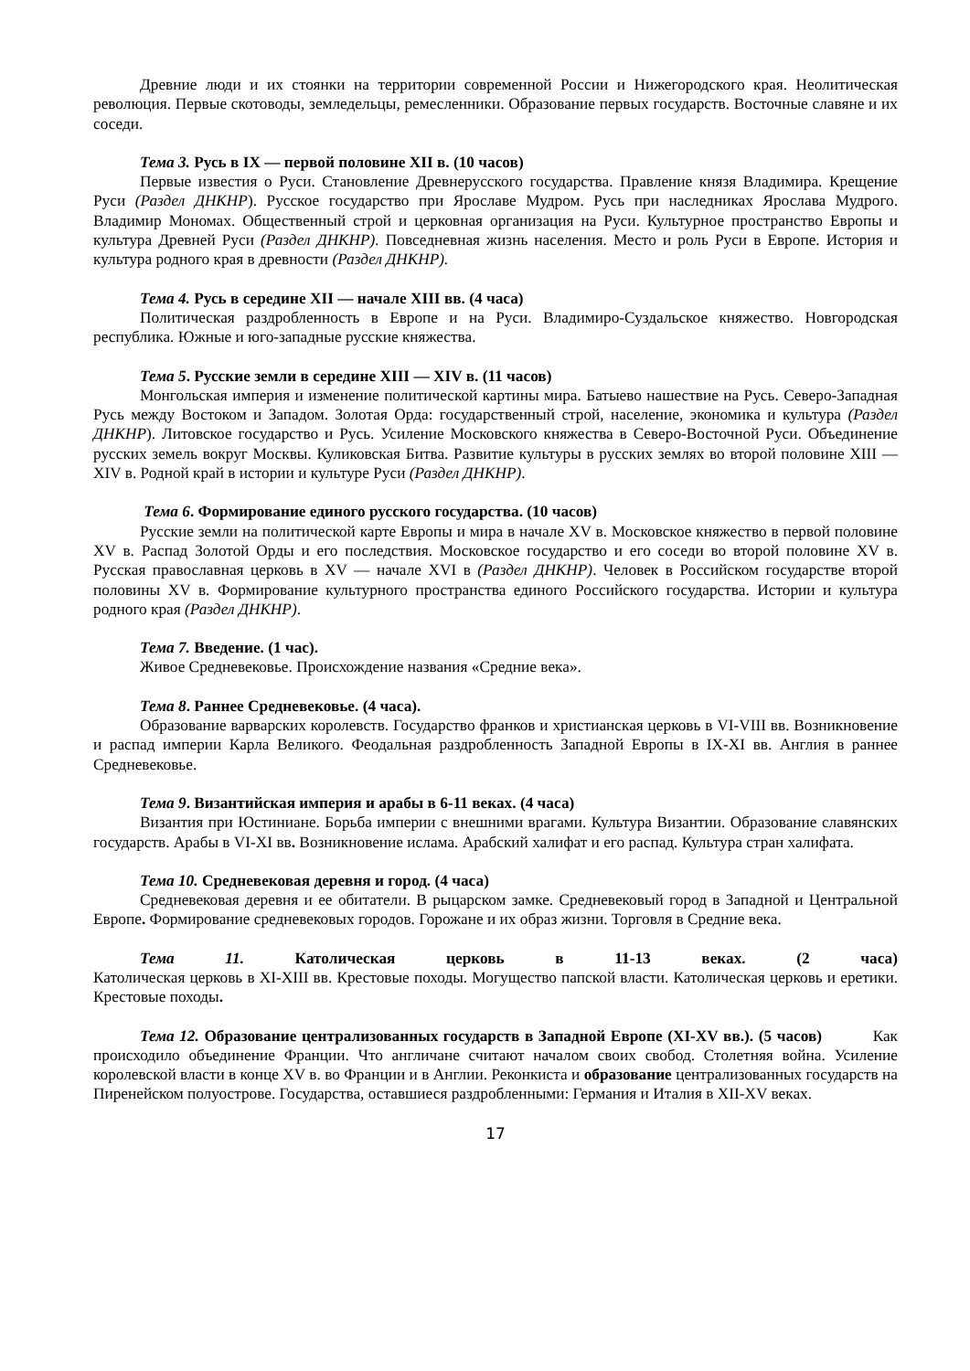Древние люди и их стоянки на территории современной России и Нижегородского края. Неолитическая революция. Первые скотоводы, земледельцы, ремесленники. Образование первых государств. Восточные славяне и их соседи.
Тема 3. Русь в IX — первой половине XII в. (10 часов)
Первые известия о Руси. Становление Древнерусского государства. Правление князя Владимира. Крещение Руси (Раздел ДНКНР). Русское государство при Ярославе Мудром. Русь при наследниках Ярослава Мудрого. Владимир Мономах. Общественный строй и церковная организация на Руси. Культурное пространство Европы и культура Древней Руси (Раздел ДНКНР). Повседневная жизнь населения. Место и роль Руси в Европе. История и культура родного края в древности (Раздел ДНКНР).
Тема 4. Русь в середине XII — начале XIII вв. (4 часа)
Политическая раздробленность в Европе и на Руси. Владимиро-Суздальское княжество. Новгородская республика. Южные и юго-западные русские княжества.
Тема 5. Русские земли в середине XIII — XIV в. (11 часов)
Монгольская империя и изменение политической картины мира. Батыево нашествие на Русь. Северо-Западная Русь между Востоком и Западом. Золотая Орда: государственный строй, население, экономика и культура (Раздел ДНКНР). Литовское государство и Русь. Усиление Московского княжества в Северо-Восточной Руси. Объединение русских земель вокруг Москвы. Куликовская Битва. Развитие культуры в русских землях во второй половине XIII — XIV в. Родной край в истории и культуре Руси (Раздел ДНКНР).
Тема 6. Формирование единого русского государства. (10 часов)
Русские земли на политической карте Европы и мира в начале XV в. Московское княжество в первой половине XV в. Распад Золотой Орды и его последствия. Московское государство и его соседи во второй половине XV в. Русская православная церковь в XV — начале XVI в (Раздел ДНКНР). Человек в Российском государстве второй половины XV в. Формирование культурного пространства единого Российского государства. Истории и культура родного края (Раздел ДНКНР).
Тема 7. Введение. (1 час).
Живое Средневековье. Происхождение названия «Средние века».
Тема 8. Раннее Средневековье. (4 часа).
Образование варварских королевств. Государство франков и христианская церковь в VI-VIII вв. Возникновение и распад империи Карла Великого. Феодальная раздробленность Западной Европы в IX-XI вв. Англия в раннее Средневековье.
Тема 9. Византийская империя и арабы в 6-11 веках. (4 часа)
Византия при Юстиниане. Борьба империи с внешними врагами. Культура Византии. Образование славянских государств. Арабы в VI-XI вв. Возникновение ислама. Арабский халифат и его распад. Культура стран халифата.
Тема 10. Средневековая деревня и город. (4 часа)
Средневековая деревня и ее обитатели. В рыцарском замке. Средневековый город в Западной и Центральной Европе. Формирование средневековых городов. Горожане и их образ жизни. Торговля в Средние века.
Тема 11. Католическая церковь в 11-13 веках. (2 часа)
Католическая церковь в XI-XIII вв. Крестовые походы. Могущество папской власти. Католическая церковь и еретики. Крестовые походы.
Тема 12. Образование централизованных государств в Западной Европе (XI-XV вв.). (5 часов) Как происходило объединение Франции. Что англичане считают началом своих свобод. Столетняя война. Усиление королевской власти в конце XV в. во Франции и в Англии. Реконкиста и образование централизованных государств на Пиренейском полуострове. Государства, оставшиеся раздробленными: Германия и Италия в XII-XV веках.
17